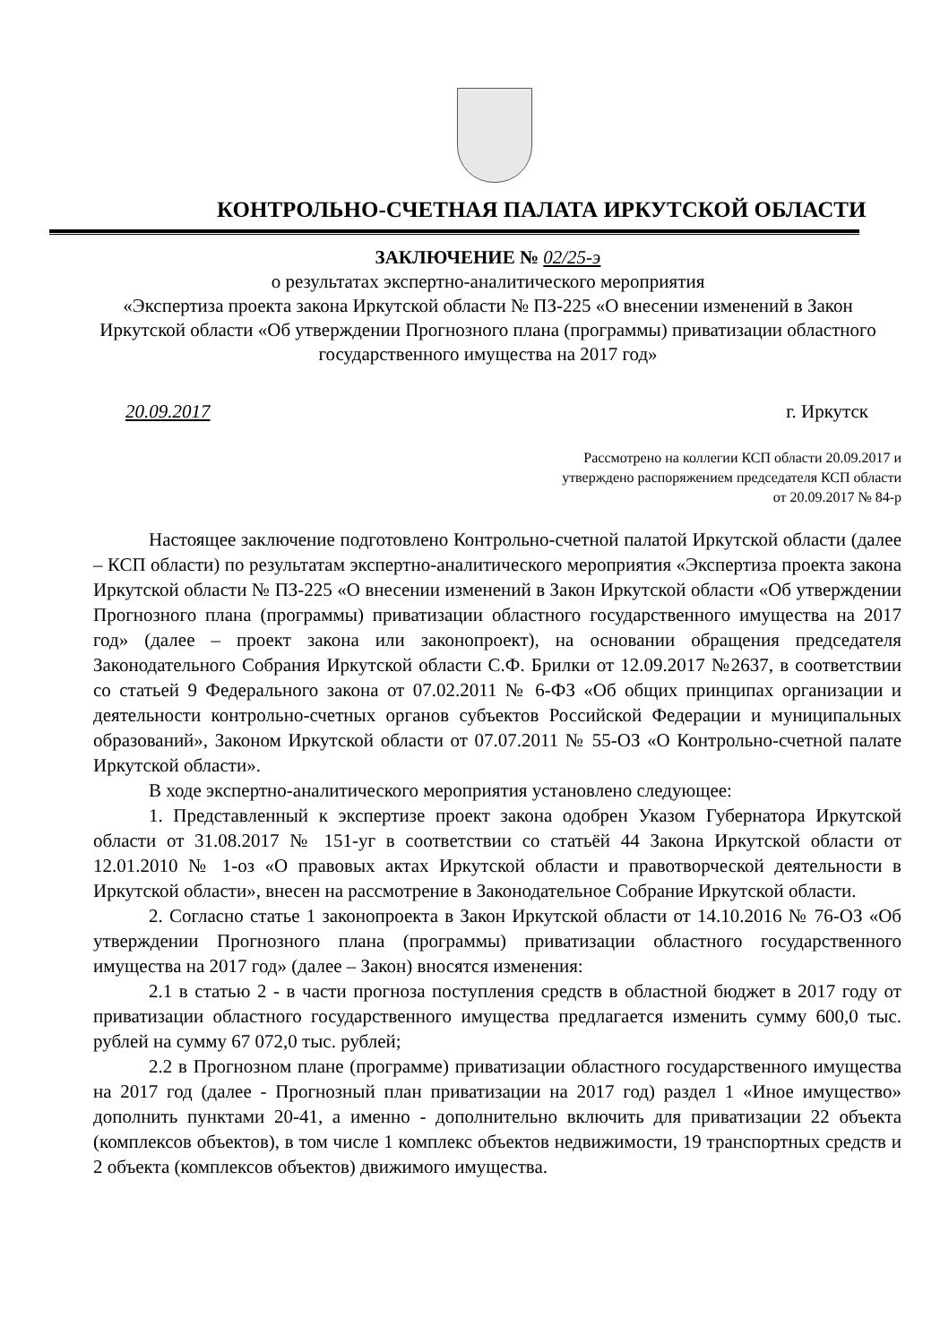КОНТРОЛЬНО-СЧЕТНАЯ ПАЛАТА ИРКУТСКОЙ ОБЛАСТИ
ЗАКЛЮЧЕНИЕ № 02/25-э
о результатах экспертно-аналитического мероприятия
«Экспертиза проекта закона Иркутской области № ПЗ-225 «О внесении изменений в Закон Иркутской области «Об утверждении Прогнозного плана (программы) приватизации областного государственного имущества на 2017 год»
20.09.2017 г. Иркутск
Рассмотрено на коллегии КСП области 20.09.2017 и
утверждено распоряжением председателя КСП области
от 20.09.2017 № 84-р
Настоящее заключение подготовлено Контрольно-счетной палатой Иркутской области (далее – КСП области) по результатам экспертно-аналитического мероприятия «Экспертиза проекта закона Иркутской области № ПЗ-225 «О внесении изменений в Закон Иркутской области «Об утверждении Прогнозного плана (программы) приватизации областного государственного имущества на 2017 год» (далее – проект закона или законопроект), на основании обращения председателя Законодательного Собрания Иркутской области С.Ф. Брилки от 12.09.2017 №2637, в соответствии со статьей 9 Федерального закона от 07.02.2011 № 6-ФЗ «Об общих принципах организации и деятельности контрольно-счетных органов субъектов Российской Федерации и муниципальных образований», Законом Иркутской области от 07.07.2011 № 55-ОЗ «О Контрольно-счетной палате Иркутской области».
В ходе экспертно-аналитического мероприятия установлено следующее:
1. Представленный к экспертизе проект закона одобрен Указом Губернатора Иркутской области от 31.08.2017 № 151-уг в соответствии со статьёй 44 Закона Иркутской области от 12.01.2010 № 1-оз «О правовых актах Иркутской области и правотворческой деятельности в Иркутской области», внесен на рассмотрение в Законодательное Собрание Иркутской области.
2. Согласно статье 1 законопроекта в Закон Иркутской области от 14.10.2016 № 76-ОЗ «Об утверждении Прогнозного плана (программы) приватизации областного государственного имущества на 2017 год» (далее – Закон) вносятся изменения:
2.1 в статью 2 - в части прогноза поступления средств в областной бюджет в 2017 году от приватизации областного государственного имущества предлагается изменить сумму 600,0 тыс. рублей на сумму 67 072,0 тыс. рублей;
2.2 в Прогнозном плане (программе) приватизации областного государственного имущества на 2017 год (далее - Прогнозный план приватизации на 2017 год) раздел 1 «Иное имущество» дополнить пунктами 20-41, а именно - дополнительно включить для приватизации 22 объекта (комплексов объектов), в том числе 1 комплекс объектов недвижимости, 19 транспортных средств и 2 объекта (комплексов объектов) движимого имущества.